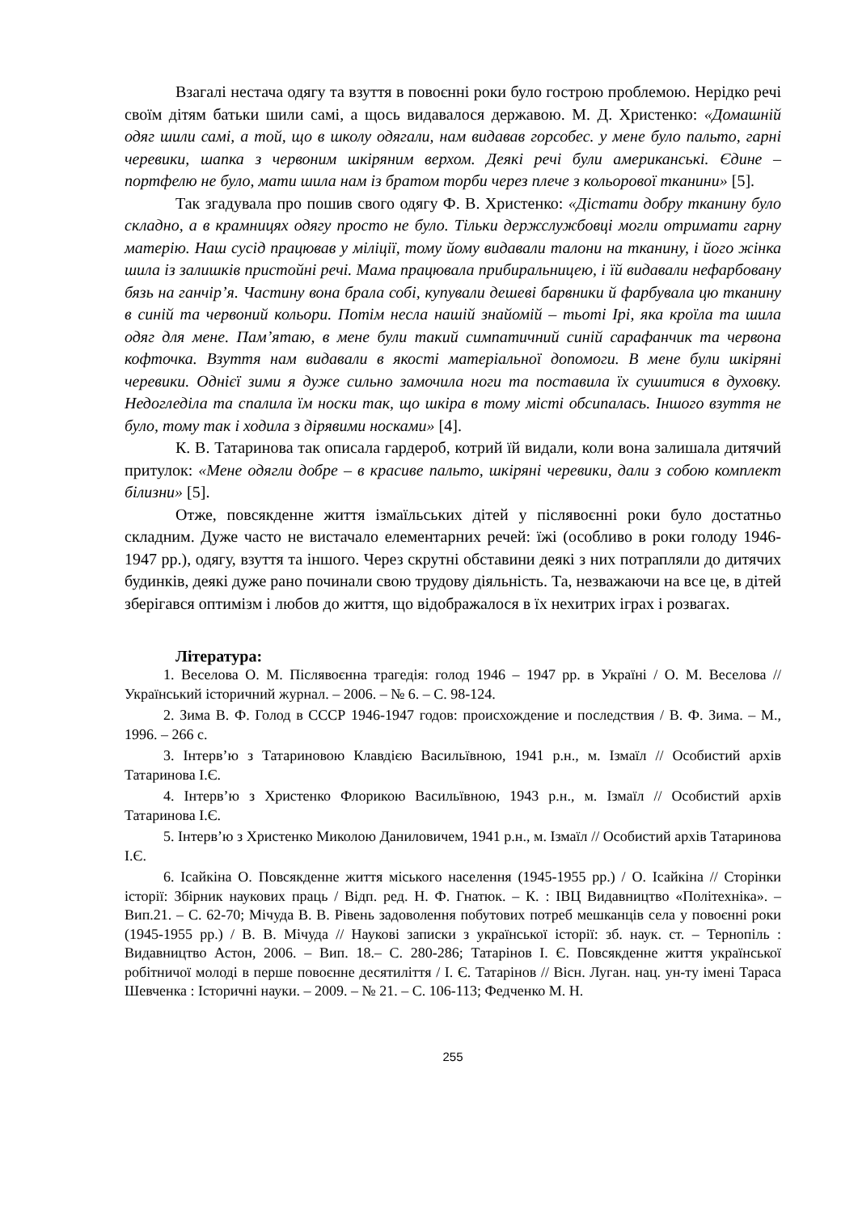Взагалі нестача одягу та взуття в повоєнні роки було гострою проблемою. Нерідко речі своїм дітям батьки шили самі, а щось видавалося державою. М. Д. Христенко: «Домашній одяг шили самі, а той, що в школу одягали, нам видавав горсобес. у мене було пальто, гарні черевики, шапка з червоним шкіряним верхом. Деякі речі були американські. Єдине – портфелю не було, мати шила нам із братом торби через плече з кольорової тканини» [5].
Так згадувала про пошив свого одягу Ф. В. Христенко: «Дістати добру тканину було складно, а в крамницях одягу просто не було. Тільки держслужбовці могли отримати гарну матерію. Наш сусід працював у міліції, тому йому видавали талони на тканину, і його жінка шила із залишків пристойні речі. Мама працювала прибиральницею, і їй видавали нефарбовану бязь на ганчір’я. Частину вона брала собі, купували дешеві барвники й фарбувала цю тканину в синій та червоний кольори. Потім несла нашій знайомій – тьоті Ірі, яка кроїла та шила одяг для мене. Пам’ятаю, в мене були такий симпатичний синій сарафанчик та червона кофточка. Взуття нам видавали в якості матеріальної допомоги. В мене були шкіряні черевики. Однієї зими я дуже сильно замочила ноги та поставила їх сушитися в духовку. Недогледіла та спалила їм носки так, що шкіра в тому місті обсипалась. Іншого взуття не було, тому так і ходила з дірявими носками» [4].
К. В. Татаринова так описала гардероб, котрий їй видали, коли вона залишала дитячий притулок: «Мене одягли добре – в красиве пальто, шкіряні черевики, дали з собою комплект білизни» [5].
Отже, повсякденне життя ізмаїльських дітей у післявоєнні роки було достатньо складним. Дуже часто не вистачало елементарних речей: їжі (особливо в роки голоду 1946-1947 рр.), одягу, взуття та іншого. Через скрутні обставини деякі з них потрапляли до дитячих будинків, деякі дуже рано починали свою трудову діяльність. Та, незважаючи на все це, в дітей зберігався оптимізм і любов до життя, що відображалося в їх нехитрих іграх і розвагах.
Література:
1. Веселова О. М. Післявоєнна трагедія: голод 1946 – 1947 рр. в Україні / О. М. Веселова // Український історичний журнал. – 2006. – № 6. – С. 98-124.
2. Зима В. Ф. Голод в СССР 1946-1947 годов: происхождение и последствия / В. Ф. Зима. – М., 1996. – 266 с.
3. Інтерв’ю з Татариновою Клавдією Васильївною, 1941 р.н., м. Ізмаїл // Особистий архів Татаринова І.Є.
4. Інтерв’ю з Христенко Флорикою Васильївною, 1943 р.н., м. Ізмаїл // Особистий архів Татаринова І.Є.
5. Інтерв’ю з Христенко Миколою Даниловичем, 1941 р.н., м. Ізмаїл // Особистий архів Татаринова І.Є.
6. Ісайкіна О. Повсякденне життя міського населення (1945-1955 рр.) / О. Ісайкіна // Сторінки історії: Збірник наукових праць / Відп. ред. Н. Ф. Гнатюк. – К. : ІВЦ Видавництво «Політехніка». – Вип.21. – С. 62-70; Мічуда В. В. Рівень задоволення побутових потреб мешканців села у повоєнні роки (1945-1955 рр.) / В. В. Мічуда // Наукові записки з української історії: зб. наук. ст. – Тернопіль : Видавництво Астон, 2006. – Вип. 18.– С. 280-286; Татарінов І. Є. Повсякденне життя української робітничої молоді в перше повоєнне десятиліття / І. Є. Татарінов // Вісн. Луган. нац. ун-ту імені Тараса Шевченка : Історичні науки. – 2009. – № 21. – С. 106-113; Федченко М. Н.
255